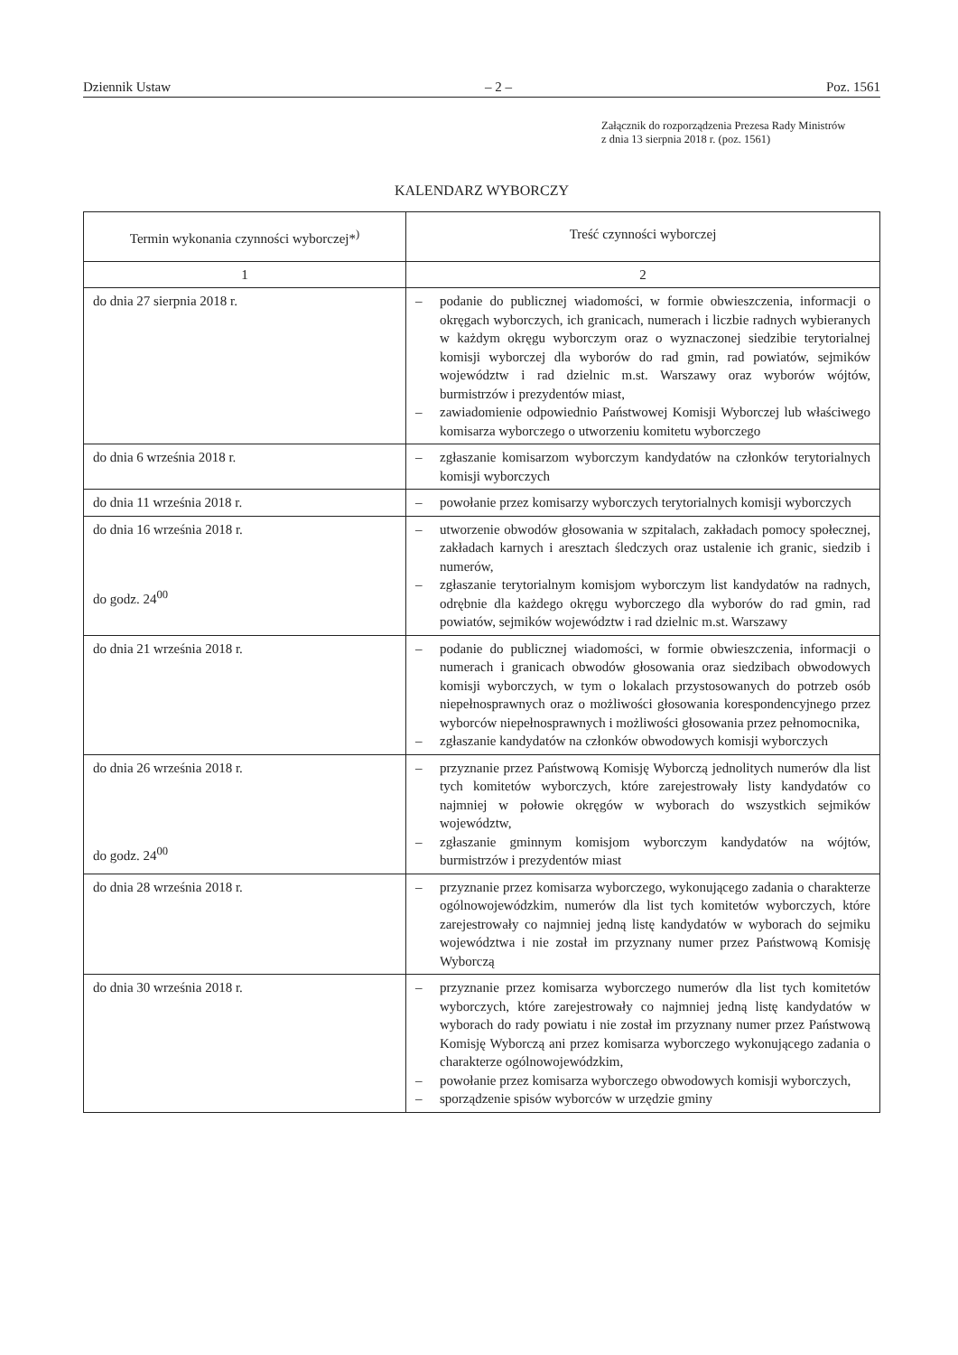Dziennik Ustaw – 2 – Poz. 1561
Załącznik do rozporządzenia Prezesa Rady Ministrów
z dnia 13 sierpnia 2018 r. (poz. 1561)
KALENDARZ WYBORCZY
| Termin wykonania czynności wyborczej*<sup>)</sup> | Treść czynności wyborczej |
| --- | --- |
| 1 | 2 |
| do dnia 27 sierpnia 2018 r. | – podanie do publicznej wiadomości, w formie obwieszczenia, informacji o okręgach wyborczych, ich granicach, numerach i liczbie radnych wybieranych w każdym okręgu wyborczym oraz o wyznaczonej siedzibie terytorialnej komisji wyborczej dla wyborów do rad gmin, rad powiatów, sejmików województw i rad dzielnic m.st. Warszawy oraz wyborów wójtów, burmistrzów i prezydentów miast, – zawiadomienie odpowiednio Państwowej Komisji Wyborczej lub właściwego komisarza wyborczego o utworzeniu komitetu wyborczego |
| do dnia 6 września 2018 r. | – zgłaszanie komisarzom wyborczym kandydatów na członków terytorialnych komisji wyborczych |
| do dnia 11 września 2018 r. | – powołanie przez komisarzy wyborczych terytorialnych komisji wyborczych |
| do dnia 16 września 2018 r. do godz. 24<sup>00</sup> | – utworzenie obwodów głosowania w szpitalach, zakładach pomocy społecznej, zakładach karnych i aresztach śledczych oraz ustalenie ich granic, siedzib i numerów, – zgłaszanie terytorialnym komisjom wyborczym list kandydatów na radnych, odrębnie dla każdego okręgu wyborczego dla wyborów do rad gmin, rad powiatów, sejmików województw i rad dzielnic m.st. Warszawy |
| do dnia 21 września 2018 r. | – podanie do publicznej wiadomości, w formie obwieszczenia, informacji o numerach i granicach obwodów głosowania oraz siedzibach obwodowych komisji wyborczych, w tym o lokalach przystosowanych do potrzeb osób niepełnosprawnych oraz o możliwości głosowania korespondencyjnego przez wyborców niepełnosprawnych i możliwości głosowania przez pełnomocnika, – zgłaszanie kandydatów na członków obwodowych komisji wyborczych |
| do dnia 26 września 2018 r. do godz. 24<sup>00</sup> | – przyznanie przez Państwową Komisję Wyborczą jednolitych numerów dla list tych komitetów wyborczych, które zarejestrowały listy kandydatów co najmniej w połowie okręgów w wyborach do wszystkich sejmików województw, – zgłaszanie gminnym komisjom wyborczym kandydatów na wójtów, burmistrzów i prezydentów miast |
| do dnia 28 września 2018 r. | – przyznanie przez komisarza wyborczego, wykonującego zadania o charakterze ogólnowojewódzkim, numerów dla list tych komitetów wyborczych, które zarejestrowały co najmniej jedną listę kandydatów w wyborach do sejmiku województwa i nie został im przyznany numer przez Państwową Komisję Wyborczą |
| do dnia 30 września 2018 r. | – przyznanie przez komisarza wyborczego numerów dla list tych komitetów wyborczych, które zarejestrowały co najmniej jedną listę kandydatów w wyborach do rady powiatu i nie został im przyznany numer przez Państwową Komisję Wyborczą ani przez komisarza wyborczego wykonującego zadania o charakterze ogólnowojewódzkim, – powołanie przez komisarza wyborczego obwodowych komisji wyborczych, – sporządzenie spisów wyborców w urzędzie gminy |